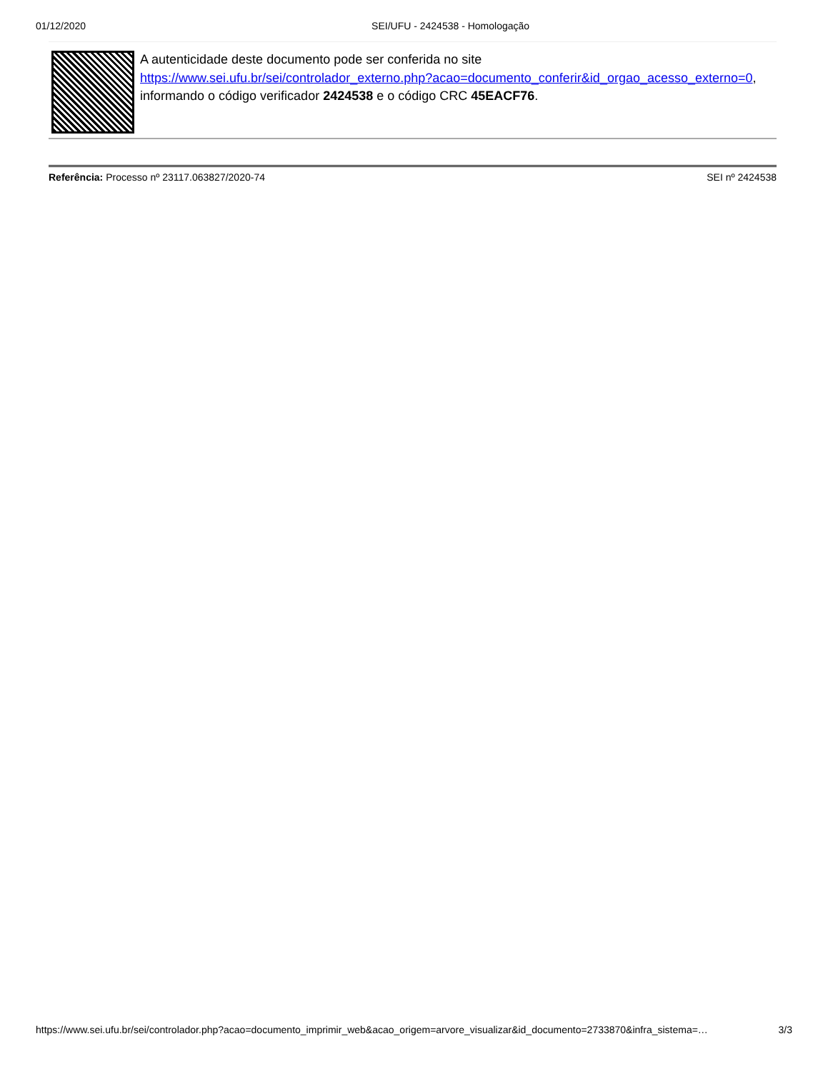01/12/2020 SEI/UFU - 2424538 - Homologação
A autenticidade deste documento pode ser conferida no site https://www.sei.ufu.br/sei/controlador_externo.php?acao=documento_conferir&id_orgao_acesso_externo=0, informando o código verificador 2424538 e o código CRC 45EACF76.
Referência: Processo nº 23117.063827/2020-74 SEI nº 2424538
https://www.sei.ufu.br/sei/controlador.php?acao=documento_imprimir_web&acao_origem=arvore_visualizar&id_documento=2733870&infra_sistema=… 3/3